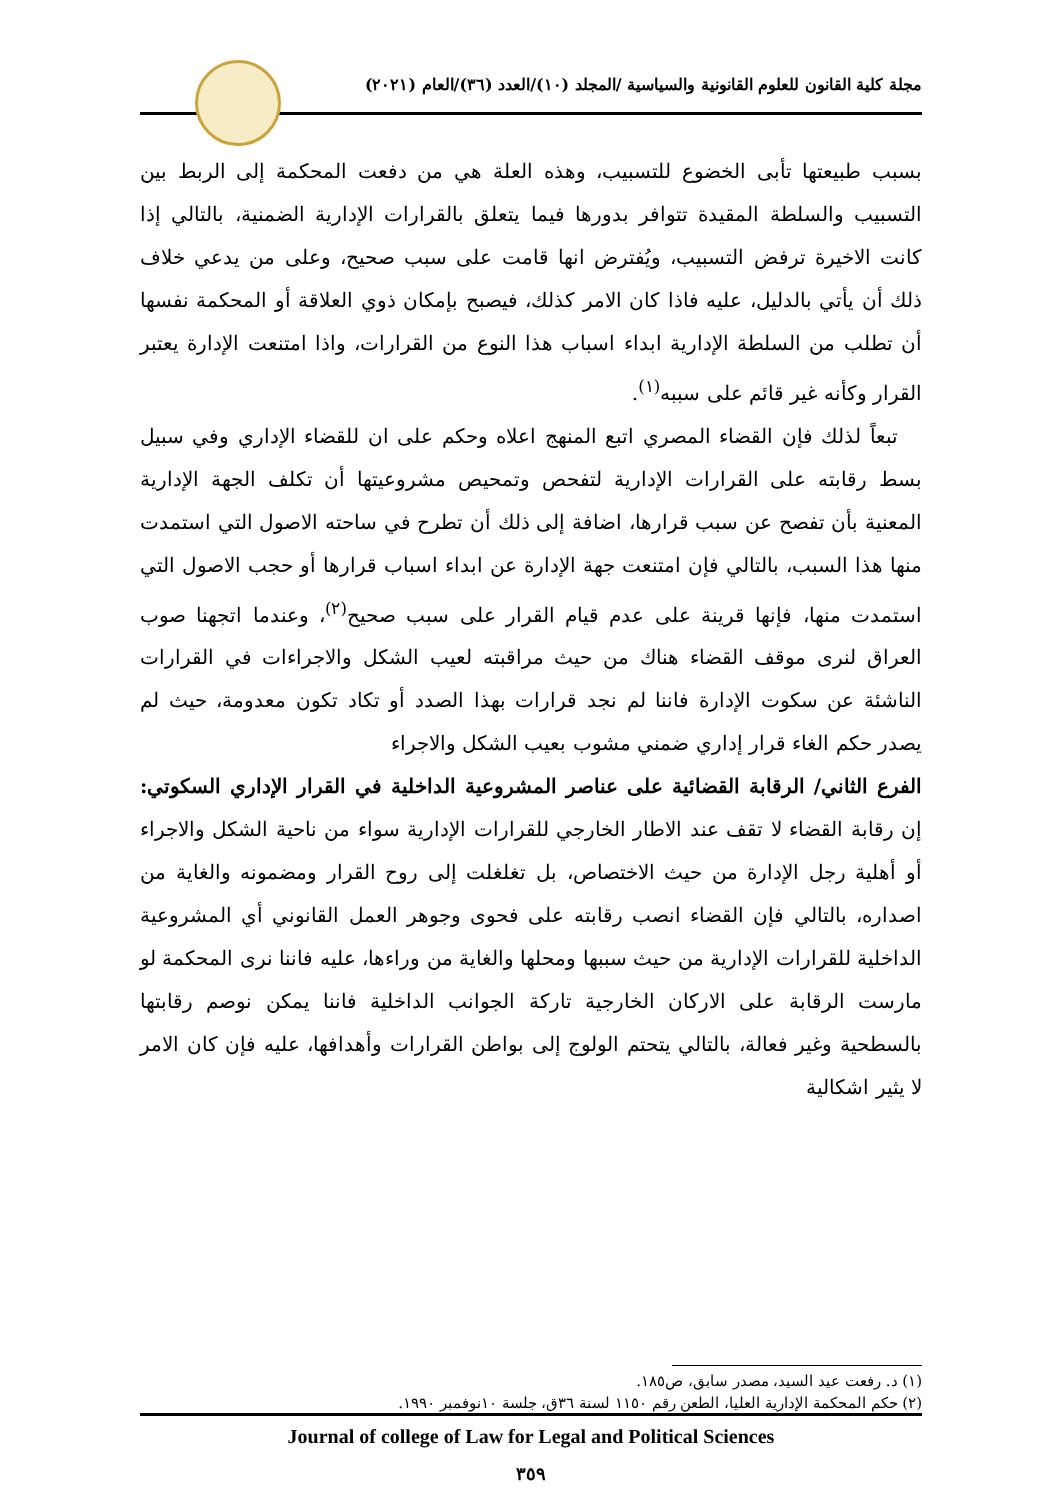مجلة كلية القانون للعلوم القانونية والسياسية /المجلد (١٠)/العدد (٣٦)/العام (٢٠٢١)
بسبب طبيعتها تأبى الخضوع للتسبيب، وهذه العلة هي من دفعت المحكمة إلى الربط بين التسبيب والسلطة المقيدة تتوافر بدورها فيما يتعلق بالقرارات الإدارية الضمنية، بالتالي إذا كانت الاخيرة ترفض التسبيب، ويُفترض انها قامت على سبب صحيح، وعلى من يدعي خلاف ذلك أن يأتي بالدليل، عليه فاذا كان الامر كذلك، فيصبح بإمكان ذوي العلاقة أو المحكمة نفسها أن تطلب من السلطة الإدارية ابداء اسباب هذا النوع من القرارات، واذا امتنعت الإدارة يعتبر القرار وكأنه غير قائم على سببه<sup>(١)</sup>.
تبعاً لذلك فإن القضاء المصري اتبع المنهج اعلاه وحكم على ان للقضاء الإداري وفي سبيل بسط رقابته على القرارات الإدارية لتفحص وتمحيص مشروعيتها أن تكلف الجهة الإدارية المعنية بأن تفصح عن سبب قرارها، اضافة إلى ذلك أن تطرح في ساحته الاصول التي استمدت منها هذا السبب، بالتالي فإن امتنعت جهة الإدارة عن ابداء اسباب قرارها أو حجب الاصول التي استمدت منها، فإنها قرينة على عدم قيام القرار على سبب صحيح<sup>(٢)</sup>، وعندما اتجهنا صوب العراق لنرى موقف القضاء هناك من حيث مراقبته لعيب الشكل والاجراءات في القرارات الناشئة عن سكوت الإدارة فاننا لم نجد قرارات بهذا الصدد أو تكاد تكون معدومة، حيث لم يصدر حكم الغاء قرار إداري ضمني مشوب بعيب الشكل والاجراء
الفرع الثاني/ الرقابة القضائية على عناصر المشروعية الداخلية في القرار الإداري السكوتي: إن رقابة القضاء لا تقف عند الاطار الخارجي للقرارات الإدارية سواء من ناحية الشكل والاجراء أو أهلية رجل الإدارة من حيث الاختصاص، بل تغلغلت إلى روح القرار ومضمونه والغاية من اصداره، بالتالي فإن القضاء انصب رقابته على فحوى وجوهر العمل القانوني أي المشروعية الداخلية للقرارات الإدارية من حيث سببها ومحلها والغاية من وراءها، عليه فاننا نرى المحكمة لو مارست الرقابة على الاركان الخارجية تاركة الجوانب الداخلية فاننا يمكن نوصم رقابتها بالسطحية وغير فعالة، بالتالي يتحتم الولوج إلى بواطن القرارات وأهدافها، عليه فإن كان الامر لا يثير اشكالية
(١) د. رفعت عيد السيد، مصدر سابق، ص١٨٥.
(٢) حكم المحكمة الإدارية العليا، الطعن رقم ١١٥٠ لسنة ٣٦ق، جلسة ١٠نوفمبر ١٩٩٠.
Journal of college of Law for Legal and Political Sciences
٣٥٩